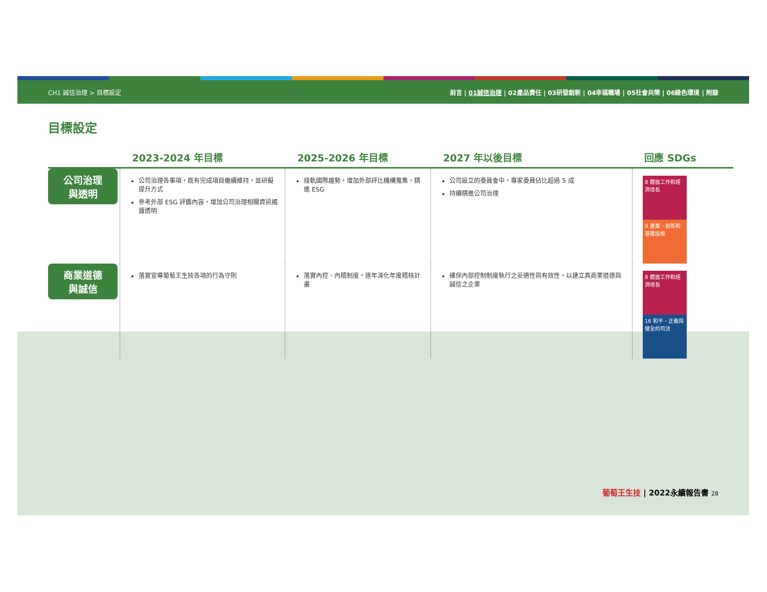CH1 誠信治理 > 目標設定 前言 | 01誠信治理 | 02產品責任 | 03研發創新 | 04幸福職場 | 05社會共榮 | 06綠色環境 | 附錄
目標設定
| | 2023-2024 年目標 | 2025-2026 年目標 | 2027 年以後目標 | 回應 SDGs |
| --- | --- | --- | --- | --- |
| 公司治理 與透明 | 公司治理各事項，既有完成項目繼續維持，並研擬提升方式 參考外部 ESG 評鑑內容，增加公司治理相關資訊揭露透明 | 接軌國際趨勢，增加外部評比機構蒐集，精進 ESG | 公司設立的委員會中，專家委員佔比超過 5 成 持續精進公司治理 | 8 體面工作和經濟增長 9 產業、創新和基礎設施 |
| 商業道德 與誠信 | 落實宣導葡萄王生技各項的行為守則 | 落實內控、內稽制度，逐年深化年度稽核計畫 | 確保內部控制制度執行之妥適性與有效性，以建立具商業道德與誠信之企業 | 8 體面工作和經濟增長 16 和平、正義與健全的司法 |
葡萄王生技 | 2022永續報告書 28